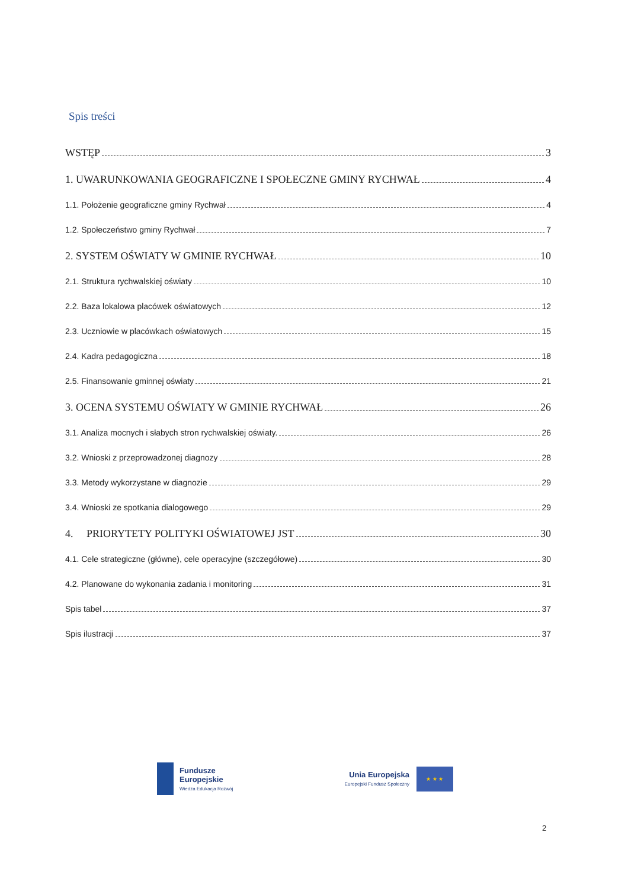Spis treści
WSTĘP 3
1. UWARUNKOWANIA GEOGRAFICZNE I SPOŁECZNE GMINY RYCHWAŁ 4
1.1. Położenie geograficzne gminy Rychwał 4
1.2. Społeczeństwo gminy Rychwał 7
2. SYSTEM OŚWIATY W GMINIE RYCHWAŁ 10
2.1. Struktura rychwalskiej oświaty 10
2.2. Baza lokalowa placówek oświatowych 12
2.3. Uczniowie w placówkach oświatowych 15
2.4. Kadra pedagogiczna 18
2.5. Finansowanie gminnej oświaty 21
3. OCENA SYSTEMU OŚWIATY W GMINIE RYCHWAŁ 26
3.1. Analiza mocnych i słabych stron rychwalskiej oświaty. 26
3.2. Wnioski z przeprowadzonej diagnozy 28
3.3. Metody wykorzystane w diagnozie 29
3.4. Wnioski ze spotkania dialogowego 29
4. PRIORYTETY POLITYKI OŚWIATOWEJ JST 30
4.1. Cele strategiczne (główne), cele operacyjne (szczegółowe) 30
4.2. Planowane do wykonania zadania i monitoring 31
Spis tabel 37
Spis ilustracji 37
Fundusze
Europejskie
Wiedza Edukacja Rozwój
Unia Europejska
Europejski Fundusz Społeczny
★ ★ ★
2